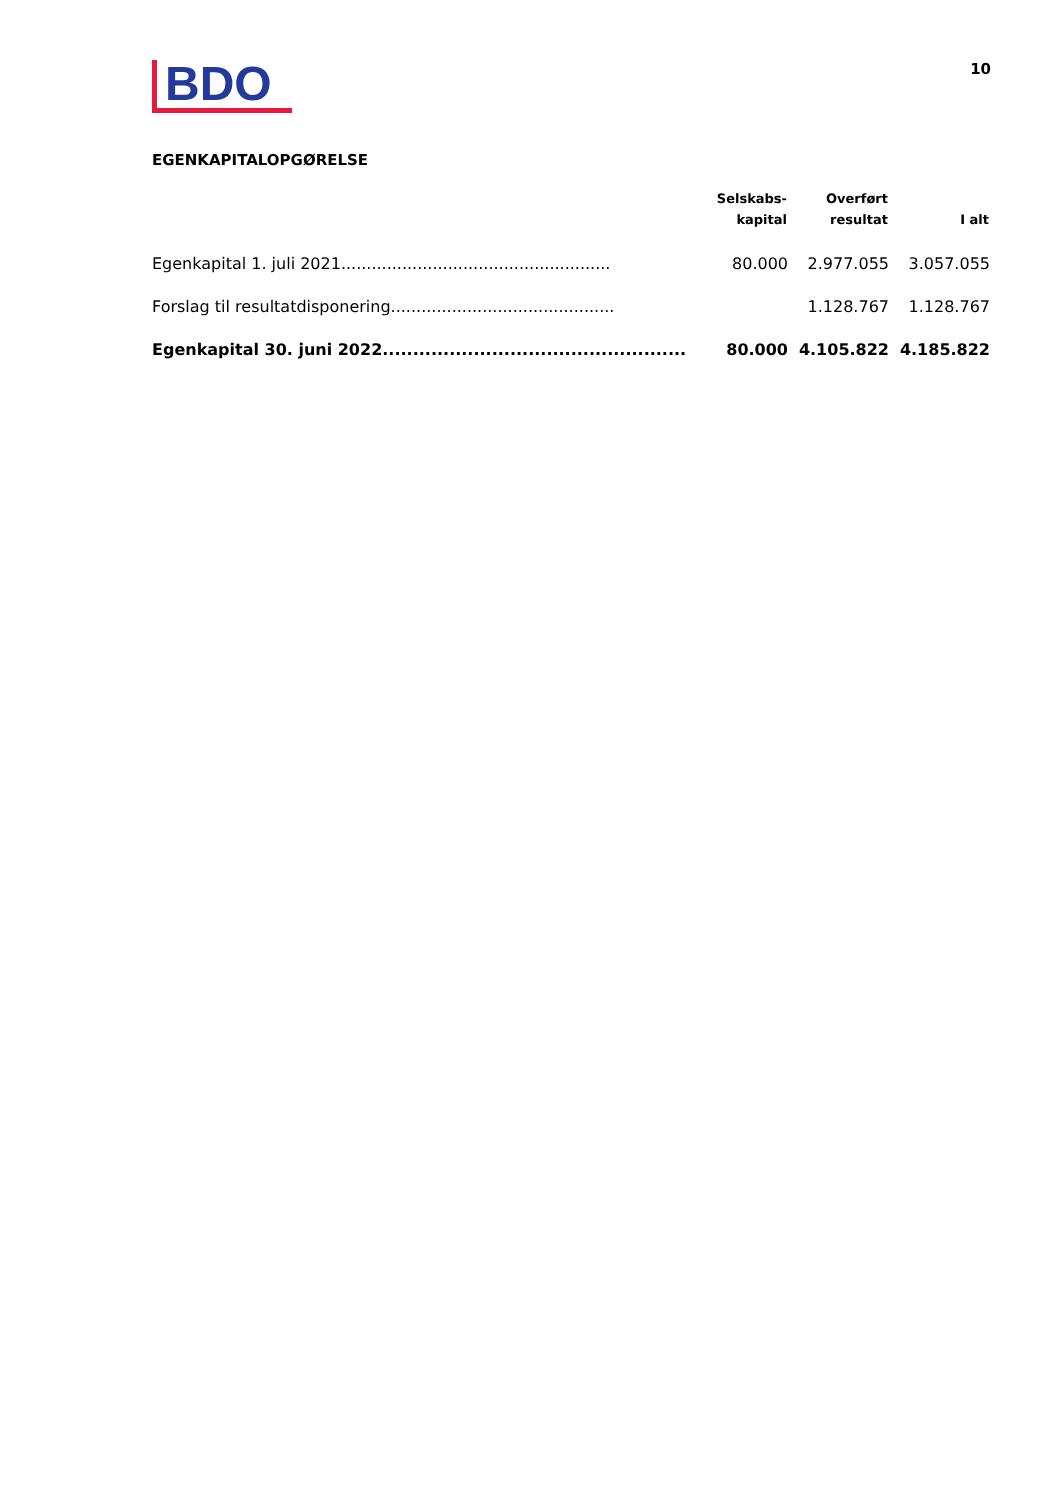BDO
10
EGENKAPITALOPGØRELSE
| | Selskabs- kapital | Overført resultat | I alt |
| --- | --- | --- | --- |
| Egenkapital 1. juli 2021..................................................... | 80.000 | 2.977.055 | 3.057.055 |
| Forslag til resultatdisponering............................................ | | 1.128.767 | 1.128.767 |
| Egenkapital 30. juni 2022.................................................. | 80.000 | 4.105.822 | 4.185.822 |